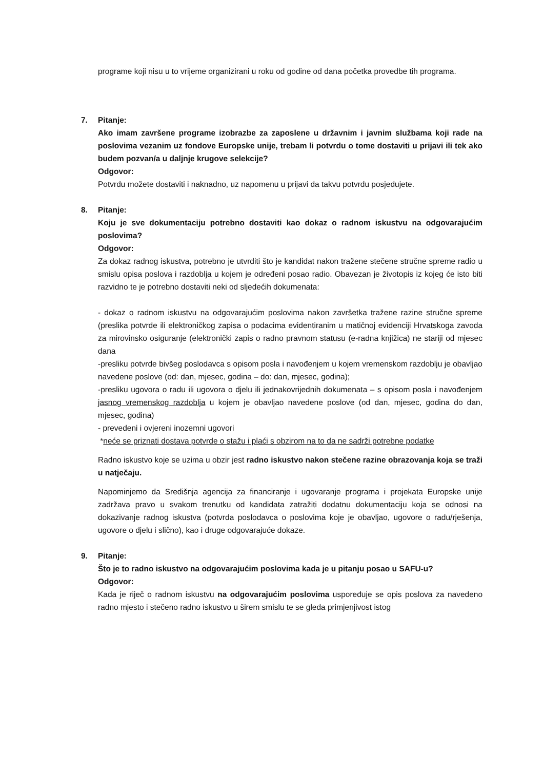programe koji nisu u to vrijeme organizirani u roku od godine od dana početka provedbe tih programa.
7.
Pitanje:
Ako imam završene programe izobrazbe za zaposlene u državnim i javnim službama koji rade na poslovima vezanim uz fondove Europske unije, trebam li potvrdu o tome dostaviti u prijavi ili tek ako budem pozvan/a u daljnje krugove selekcije?
Odgovor:
Potvrdu možete dostaviti i naknadno, uz napomenu u prijavi da takvu potvrdu posjedujete.
8.
Pitanje:
Koju je sve dokumentaciju potrebno dostaviti kao dokaz o radnom iskustvu na odgovarajućim poslovima?
Odgovor:
Za dokaz radnog iskustva, potrebno je utvrditi što je kandidat nakon tražene stečene stručne spreme radio u smislu opisa poslova i razdoblja u kojem je određeni posao radio. Obavezan je životopis iz kojeg će isto biti razvidno te je potrebno dostaviti neki od sljedećih dokumenata:
- dokaz o radnom iskustvu na odgovarajućim poslovima nakon završetka tražene razine stručne spreme (preslika potvrde ili elektroničkog zapisa o podacima evidentiranim u matičnoj evidenciji Hrvatskoga zavoda za mirovinsko osiguranje (elektronički zapis o radno pravnom statusu (e-radna knjižica) ne stariji od mjesec dana
-presliku potvrde bivšeg poslodavca s opisom posla i navođenjem u kojem vremenskom razdoblju je obavljao navedene poslove (od: dan, mjesec, godina – do: dan, mjesec, godina);
-presliku ugovora o radu ili ugovora o djelu ili jednakovrijednih dokumenata – s opisom posla i navođenjem jasnog vremenskog razdoblja u kojem je obavljao navedene poslove (od dan, mjesec, godina do dan, mjesec, godina)
- prevedeni i ovjereni inozemni ugovori
*neće se priznati dostava potvrde o stažu i plaći s obzirom na to da ne sadrži potrebne podatke
Radno iskustvo koje se uzima u obzir jest radno iskustvo nakon stečene razine obrazovanja koja se traži u natječaju.
Napominjemo da Središnja agencija za financiranje i ugovaranje programa i projekata Europske unije zadržava pravo u svakom trenutku od kandidata zatražiti dodatnu dokumentaciju koja se odnosi na dokazivanje radnog iskustva (potvrda poslodavca o poslovima koje je obavljao, ugovore o radu/rješenja, ugovore o djelu i slično), kao i druge odgovarajuće dokaze.
9.
Pitanje:
Što je to radno iskustvo na odgovarajućim poslovima kada je u pitanju posao u SAFU-u?
Odgovor:
Kada je riječ o radnom iskustvu na odgovarajućim poslovima uspoređuje se opis poslova za navedeno radno mjesto i stečeno radno iskustvo u širem smislu te se gleda primjenjivost istog